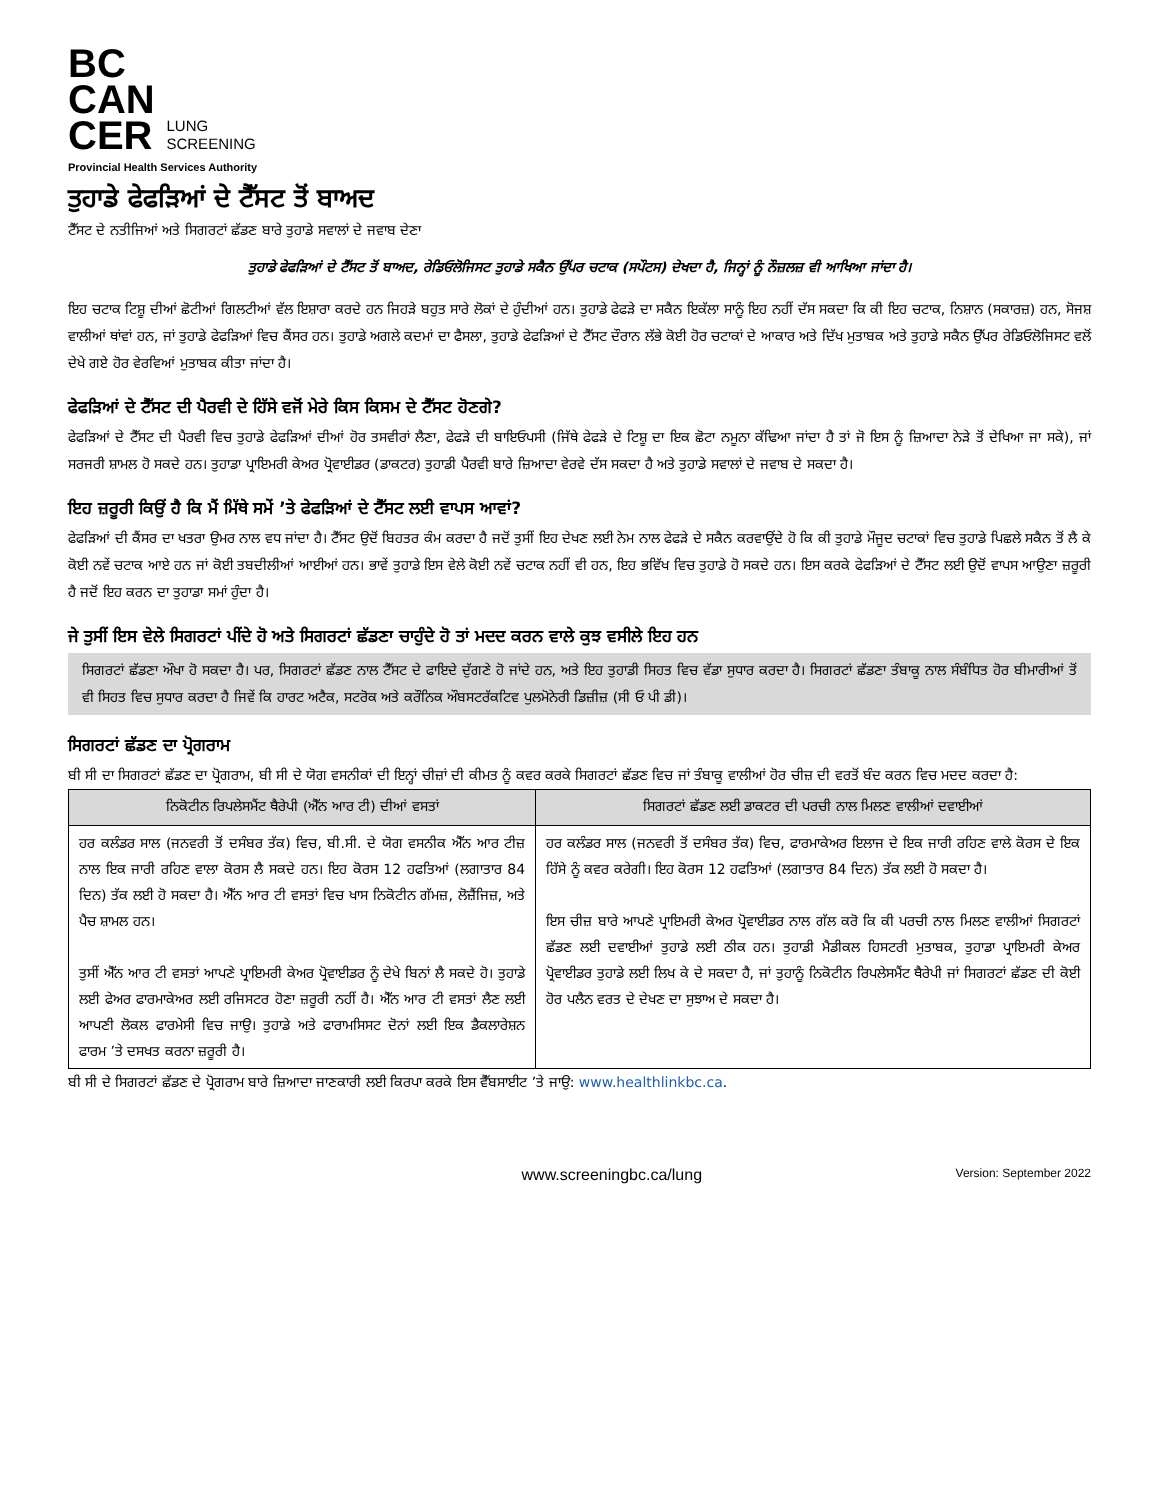BC
CAN
CER LUNG
SCREENING
Provincial Health Services Authority
ਤੁਹਾਡੇ ਫੇਫੜਿਆਂ ਦੇ ਟੈੱਸਟ ਤੋਂ ਬਾਅਦ
ਟੈੱਸਟ ਦੇ ਨਤੀਜਿਆਂ ਅਤੇ ਸਿਗਰਟਾਂ ਛੱਡਣ ਬਾਰੇ ਤੁਹਾਡੇ ਸਵਾਲਾਂ ਦੇ ਜਵਾਬ ਦੇਣਾ
ਤੁਹਾਡੇ ਫੇਫੜਿਆਂ ਦੇ ਟੈੱਸਟ ਤੋਂ ਬਾਅਦ, ਰੇਡਿਓਲੋਜਿਸਟ ਤੁਹਾਡੇ ਸਕੈਨ ਉੱਪਰ ਚਟਾਕ (ਸਪੌਟਸ) ਦੇਖਦਾ ਹੈ, ਜਿਨ੍ਹਾਂ ਨੂੰ ਨੌਜ਼ਲਜ਼ ਵੀ ਆਖਿਆ ਜਾਂਦਾ ਹੈ।
ਇਹ ਚਟਾਕ ਟਿਸ਼ੂ ਦੀਆਂ ਛੋਟੀਆਂ ਗਿਲਟੀਆਂ ਵੱਲ ਇਸ਼ਾਰਾ ਕਰਦੇ ਹਨ ਜਿਹੜੇ ਬਹੁਤ ਸਾਰੇ ਲੋਕਾਂ ਦੇ ਹੁੰਦੀਆਂ ਹਨ। ਤੁਹਾਡੇ ਫੇਫੜੇ ਦਾ ਸਕੈਨ ਇਕੱਲਾ ਸਾਨੂੰ ਇਹ ਨਹੀਂ ਦੱਸ ਸਕਦਾ ਕਿ ਕੀ ਇਹ ਚਟਾਕ, ਨਿਸ਼ਾਨ (ਸਕਾਰਜ਼) ਹਨ, ਸੋਜਸ਼ ਵਾਲੀਆਂ ਥਾਂਵਾਂ ਹਨ, ਜਾਂ ਤੁਹਾਡੇ ਫੇਫੜਿਆਂ ਵਿਚ ਕੈਂਸਰ ਹਨ। ਤੁਹਾਡੇ ਅਗਲੇ ਕਦਮਾਂ ਦਾ ਫੈਸਲਾ, ਤੁਹਾਡੇ ਫੇਫੜਿਆਂ ਦੇ ਟੈੱਸਟ ਦੌਰਾਨ ਲੱਭੇ ਕੋਈ ਹੋਰ ਚਟਾਕਾਂ ਦੇ ਆਕਾਰ ਅਤੇ ਦਿੱਖ ਮੁਤਾਬਕ ਅਤੇ ਤੁਹਾਡੇ ਸਕੈਨ ਉੱਪਰ ਰੇਡਿਓਲੋਜਿਸਟ ਵਲੋਂ ਦੇਖੇ ਗਏ ਹੋਰ ਵੇਰਵਿਆਂ ਮੁਤਾਬਕ ਕੀਤਾ ਜਾਂਦਾ ਹੈ।
ਫੇਫੜਿਆਂ ਦੇ ਟੈੱਸਟ ਦੀ ਪੈਰਵੀ ਦੇ ਹਿੱਸੇ ਵਜੋਂ ਮੇਰੇ ਕਿਸ ਕਿਸਮ ਦੇ ਟੈੱਸਟ ਹੋਣਗੇ?
ਫੇਫੜਿਆਂ ਦੇ ਟੈੱਸਟ ਦੀ ਪੈਰਵੀ ਵਿਚ ਤੁਹਾਡੇ ਫੇਫੜਿਆਂ ਦੀਆਂ ਹੋਰ ਤਸਵੀਰਾਂ ਲੈਣਾ, ਫੇਫੜੇ ਦੀ ਬਾਇਓਪਸੀ (ਜਿੱਥੇ ਫੇਫੜੇ ਦੇ ਟਿਸ਼ੂ ਦਾ ਇਕ ਛੋਟਾ ਨਮੂਨਾ ਕੱਢਿਆ ਜਾਂਦਾ ਹੈ ਤਾਂ ਜੋ ਇਸ ਨੂੰ ਜ਼ਿਆਦਾ ਨੇੜੇ ਤੋਂ ਦੇਖਿਆ ਜਾ ਸਕੇ), ਜਾਂ ਸਰਜਰੀ ਸ਼ਾਮਲ ਹੋ ਸਕਦੇ ਹਨ। ਤੁਹਾਡਾ ਪ੍ਰਾਇਮਰੀ ਕੇਅਰ ਪ੍ਰੋਵਾਈਡਰ (ਡਾਕਟਰ) ਤੁਹਾਡੀ ਪੈਰਵੀ ਬਾਰੇ ਜ਼ਿਆਦਾ ਵੇਰਵੇ ਦੱਸ ਸਕਦਾ ਹੈ ਅਤੇ ਤੁਹਾਡੇ ਸਵਾਲਾਂ ਦੇ ਜਵਾਬ ਦੇ ਸਕਦਾ ਹੈ।
ਇਹ ਜ਼ਰੂਰੀ ਕਿਉਂ ਹੈ ਕਿ ਮੈਂ ਮਿੱਥੇ ਸਮੇਂ ’ਤੇ ਫੇਫੜਿਆਂ ਦੇ ਟੈੱਸਟ ਲਈ ਵਾਪਸ ਆਵਾਂ?
ਫੇਫੜਿਆਂ ਦੀ ਕੈਂਸਰ ਦਾ ਖਤਰਾ ਉਮਰ ਨਾਲ ਵਧ ਜਾਂਦਾ ਹੈ। ਟੈੱਸਟ ਉਦੋਂ ਬਿਹਤਰ ਕੰਮ ਕਰਦਾ ਹੈ ਜਦੋਂ ਤੁਸੀਂ ਇਹ ਦੇਖਣ ਲਈ ਨੇਮ ਨਾਲ ਫੇਫੜੇ ਦੇ ਸਕੈਨ ਕਰਵਾਉਂਦੇ ਹੋ ਕਿ ਕੀ ਤੁਹਾਡੇ ਮੌਜੂਦ ਚਟਾਕਾਂ ਵਿਚ ਤੁਹਾਡੇ ਪਿਛਲੇ ਸਕੈਨ ਤੋਂ ਲੈ ਕੇ ਕੋਈ ਨਵੇਂ ਚਟਾਕ ਆਏ ਹਨ ਜਾਂ ਕੋਈ ਤਬਦੀਲੀਆਂ ਆਈਆਂ ਹਨ। ਭਾਵੇਂ ਤੁਹਾਡੇ ਇਸ ਵੇਲੇ ਕੋਈ ਨਵੇਂ ਚਟਾਕ ਨਹੀਂ ਵੀ ਹਨ, ਇਹ ਭਵਿੱਖ ਵਿਚ ਤੁਹਾਡੇ ਹੋ ਸਕਦੇ ਹਨ। ਇਸ ਕਰਕੇ ਫੇਫੜਿਆਂ ਦੇ ਟੈੱਸਟ ਲਈ ਉਦੋਂ ਵਾਪਸ ਆਉਣਾ ਜ਼ਰੂਰੀ ਹੈ ਜਦੋਂ ਇਹ ਕਰਨ ਦਾ ਤੁਹਾਡਾ ਸਮਾਂ ਹੁੰਦਾ ਹੈ।
ਜੇ ਤੁਸੀਂ ਇਸ ਵੇਲੇ ਸਿਗਰਟਾਂ ਪੀਂਦੇ ਹੋ ਅਤੇ ਸਿਗਰਟਾਂ ਛੱਡਣਾ ਚਾਹੁੰਦੇ ਹੋ ਤਾਂ ਮਦਦ ਕਰਨ ਵਾਲੇ ਕੁਝ ਵਸੀਲੇ ਇਹ ਹਨ
ਸਿਗਰਟਾਂ ਛੱਡਣਾ ਔਖਾ ਹੋ ਸਕਦਾ ਹੈ। ਪਰ, ਸਿਗਰਟਾਂ ਛੱਡਣ ਨਾਲ ਟੈੱਸਟ ਦੇ ਫਾਇਦੇ ਦੁੱਗਣੇ ਹੋ ਜਾਂਦੇ ਹਨ, ਅਤੇ ਇਹ ਤੁਹਾਡੀ ਸਿਹਤ ਵਿਚ ਵੱਡਾ ਸੁਧਾਰ ਕਰਦਾ ਹੈ। ਸਿਗਰਟਾਂ ਛੱਡਣਾ ਤੰਬਾਕੂ ਨਾਲ ਸੰਬੰਧਿਤ ਹੋਰ ਬੀਮਾਰੀਆਂ ਤੋਂ ਵੀ ਸਿਹਤ ਵਿਚ ਸੁਧਾਰ ਕਰਦਾ ਹੈ ਜਿਵੇਂ ਕਿ ਹਾਰਟ ਅਟੈਕ, ਸਟਰੋਕ ਅਤੇ ਕਰੌਨਿਕ ਔਬਸਟਰੱਕਟਿਵ ਪੁਲਮੋਨੇਰੀ ਡਿਜ਼ੀਜ਼ (ਸੀ ਓ ਪੀ ਡੀ)।
ਸਿਗਰਟਾਂ ਛੱਡਣ ਦਾ ਪ੍ਰੋਗਰਾਮ
ਬੀ ਸੀ ਦਾ ਸਿਗਰਟਾਂ ਛੱਡਣ ਦਾ ਪ੍ਰੋਗਰਾਮ, ਬੀ ਸੀ ਦੇ ਯੋਗ ਵਸਨੀਕਾਂ ਦੀ ਇਨ੍ਹਾਂ ਚੀਜ਼ਾਂ ਦੀ ਕੀਮਤ ਨੂੰ ਕਵਰ ਕਰਕੇ ਸਿਗਰਟਾਂ ਛੱਡਣ ਵਿਚ ਜਾਂ ਤੰਬਾਕੂ ਵਾਲੀਆਂ ਹੋਰ ਚੀਜ਼ ਦੀ ਵਰਤੋਂ ਬੰਦ ਕਰਨ ਵਿਚ ਮਦਦ ਕਰਦਾ ਹੈ:
| ਨਿਕੋਟੀਨ ਰਿਪਲੇਸਮੈਂਟ ਥੈਰੇਪੀ (ਐੱਨ ਆਰ ਟੀ) ਦੀਆਂ ਵਸਤਾਂ | ਸਿਗਰਟਾਂ ਛੱਡਣ ਲਈ ਡਾਕਟਰ ਦੀ ਪਰਚੀ ਨਾਲ ਮਿਲਣ ਵਾਲੀਆਂ ਦਵਾਈਆਂ |
| --- | --- |
| ਹਰ ਕਲੰਡਰ ਸਾਲ (ਜਨਵਰੀ ਤੋਂ ਦਸੰਬਰ ਤੱਕ) ਵਿਚ, ਬੀ.ਸੀ. ਦੇ ਯੋਗ ਵਸਨੀਕ ਐੱਨ ਆਰ ਟੀਜ਼ ਨਾਲ ਇਕ ਜਾਰੀ ਰਹਿਣ ਵਾਲਾ ਕੋਰਸ ਲੈ ਸਕਦੇ ਹਨ। ਇਹ ਕੋਰਸ 12 ਹਫਤਿਆਂ (ਲਗਾਤਾਰ 84 ਦਿਨ) ਤੱਕ ਲਈ ਹੋ ਸਕਦਾ ਹੈ। ਐੱਨ ਆਰ ਟੀ ਵਸਤਾਂ ਵਿਚ ਖਾਸ ਨਿਕੋਟੀਨ ਗੱਮਜ਼, ਲੋਜ਼ੈਂਜਿਜ਼, ਅਤੇ ਪੈਚ ਸ਼ਾਮਲ ਹਨ। ਤੁਸੀਂ ਐੱਨ ਆਰ ਟੀ ਵਸਤਾਂ ਆਪਣੇ ਪ੍ਰਾਇਮਰੀ ਕੇਅਰ ਪ੍ਰੋਵਾਈਡਰ ਨੂੰ ਦੇਖੇ ਬਿਨਾਂ ਲੈ ਸਕਦੇ ਹੋ। ਤੁਹਾਡੇ ਲਈ ਫੇਅਰ ਫਾਰਮਾਕੇਅਰ ਲਈ ਰਜਿਸਟਰ ਹੋਣਾ ਜ਼ਰੂਰੀ ਨਹੀਂ ਹੈ। ਐੱਨ ਆਰ ਟੀ ਵਸਤਾਂ ਲੈਣ ਲਈ ਆਪਣੀ ਲੋਕਲ ਫਾਰਮੇਸੀ ਵਿਚ ਜਾਉ। ਤੁਹਾਡੇ ਅਤੇ ਫਾਰਾਮਸਿਸਟ ਦੋਨਾਂ ਲਈ ਇਕ ਡੈਕਲਾਰੇਸ਼ਨ ਫਾਰਮ ’ਤੇ ਦਸਖਤ ਕਰਨਾ ਜ਼ਰੂਰੀ ਹੈ। | ਹਰ ਕਲੰਡਰ ਸਾਲ (ਜਨਵਰੀ ਤੋਂ ਦਸੰਬਰ ਤੱਕ) ਵਿਚ, ਫਾਰਮਾਕੇਅਰ ਇਲਾਜ ਦੇ ਇਕ ਜਾਰੀ ਰਹਿਣ ਵਾਲੇ ਕੋਰਸ ਦੇ ਇਕ ਹਿੱਸੇ ਨੂੰ ਕਵਰ ਕਰੇਗੀ। ਇਹ ਕੋਰਸ 12 ਹਫਤਿਆਂ (ਲਗਾਤਾਰ 84 ਦਿਨ) ਤੱਕ ਲਈ ਹੋ ਸਕਦਾ ਹੈ। ਇਸ ਚੀਜ਼ ਬਾਰੇ ਆਪਣੇ ਪ੍ਰਾਇਮਰੀ ਕੇਅਰ ਪ੍ਰੋਵਾਈਡਰ ਨਾਲ ਗੱਲ ਕਰੋ ਕਿ ਕੀ ਪਰਚੀ ਨਾਲ ਮਿਲਣ ਵਾਲੀਆਂ ਸਿਗਰਟਾਂ ਛੱਡਣ ਲਈ ਦਵਾਈਆਂ ਤੁਹਾਡੇ ਲਈ ਠੀਕ ਹਨ। ਤੁਹਾਡੀ ਮੈਡੀਕਲ ਹਿਸਟਰੀ ਮੁਤਾਬਕ, ਤੁਹਾਡਾ ਪ੍ਰਾਇਮਰੀ ਕੇਅਰ ਪ੍ਰੋਵਾਈਡਰ ਤੁਹਾਡੇ ਲਈ ਲਿਖ ਕੇ ਦੇ ਸਕਦਾ ਹੈ, ਜਾਂ ਤੁਹਾਨੂੰ ਨਿਕੋਟੀਨ ਰਿਪਲੇਸਮੈਂਟ ਥੈਰੇਪੀ ਜਾਂ ਸਿਗਰਟਾਂ ਛੱਡਣ ਦੀ ਕੋਈ ਹੋਰ ਪਲੈਨ ਵਰਤ ਦੇ ਦੇਖਣ ਦਾ ਸੁਝਾਅ ਦੇ ਸਕਦਾ ਹੈ। |
ਬੀ ਸੀ ਦੇ ਸਿਗਰਟਾਂ ਛੱਡਣ ਦੇ ਪ੍ਰੋਗਰਾਮ ਬਾਰੇ ਜ਼ਿਆਦਾ ਜਾਣਕਾਰੀ ਲਈ ਕਿਰਪਾ ਕਰਕੇ ਇਸ ਵੈੱਬਸਾਈਟ ’ਤੇ ਜਾਉ: www.healthlinkbc.ca.
www.screeningbc.ca/lung Version: September 2022